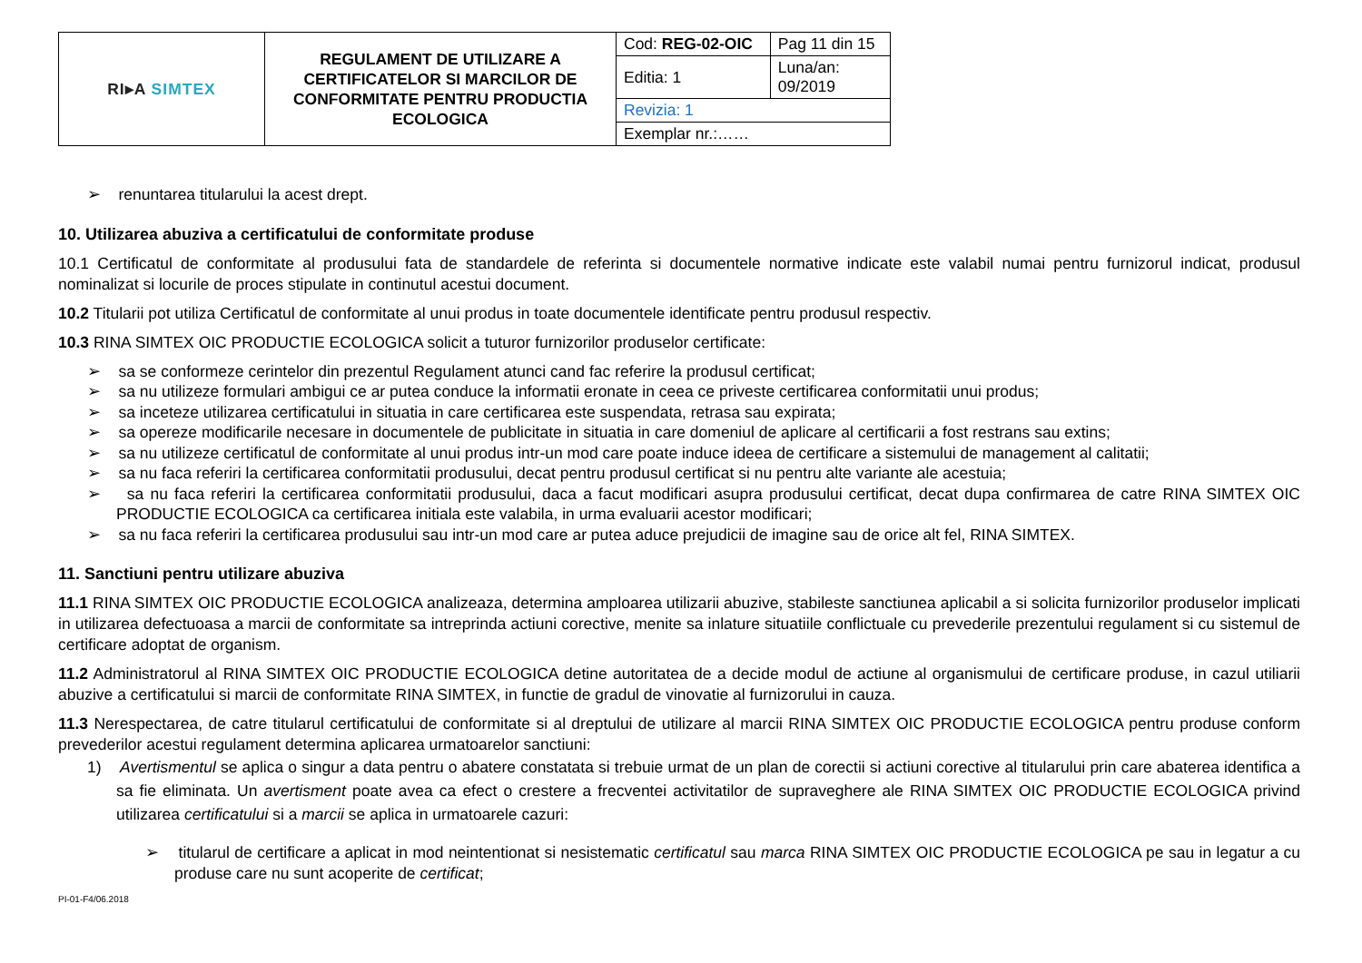| RI▸A SIMTEX | REGULAMENT DE UTILIZARE A CERTIFICATELOR SI MARCILOR DE CONFORMITATE PENTRU PRODUCTIA ECOLOGICA | Cod: REG-02-OIC | Pag 11 din 15 |
| | | Editia: 1 | Luna/an: 09/2019 |
| | | Revizia: 1 | |
| | | Exemplar nr.:…… | |
➢ renuntarea titularului la acest drept.
10. Utilizarea abuziva a certificatului de conformitate produse
10.1 Certificatul de conformitate al produsului fata de standardele de referinta si documentele normative indicate este valabil numai pentru furnizorul indicat, produsul nominalizat si locurile de proces stipulate in continutul acestui document.
10.2 Titularii pot utiliza Certificatul de conformitate al unui produs in toate documentele identificate pentru produsul respectiv.
10.3 RINA SIMTEX OIC PRODUCTIE ECOLOGICA solicit a tuturor furnizorilor produselor certificate:
➢ sa se conformeze cerintelor din prezentul Regulament atunci cand fac referire la produsul certificat;
➢ sa nu utilizeze formulari ambigui ce ar putea conduce la informatii eronate in ceea ce priveste certificarea conformitatii unui produs;
➢ sa inceteze utilizarea certificatului in situatia in care certificarea este suspendata, retrasa sau expirata;
➢ sa opereze modificarile necesare in documentele de publicitate in situatia in care domeniul de aplicare al certificarii a fost restrans sau extins;
➢ sa nu utilizeze certificatul de conformitate al unui produs intr-un mod care poate induce ideea de certificare a sistemului de management al calitatii;
➢ sa nu faca referiri la certificarea conformitatii produsului, decat pentru produsul certificat si nu pentru alte variante ale acestuia;
➢ sa nu faca referiri la certificarea conformitatii produsului, daca a facut modificari asupra produsului certificat, decat dupa confirmarea de catre RINA SIMTEX OIC PRODUCTIE ECOLOGICA ca certificarea initiala este valabila, in urma evaluarii acestor modificari;
➢ sa nu faca referiri la certificarea produsului sau intr-un mod care ar putea aduce prejudicii de imagine sau de orice alt fel, RINA SIMTEX.
11. Sanctiuni pentru utilizare abuziva
11.1 RINA SIMTEX OIC PRODUCTIE ECOLOGICA analizeaza, determina amploarea utilizarii abuzive, stabileste sanctiunea aplicabil a si solicita furnizorilor produselor implicati in utilizarea defectuoasa a marcii de conformitate sa intreprinda actiuni corective, menite sa inlature situatiile conflictuale cu prevederile prezentului regulament si cu sistemul de certificare adoptat de organism.
11.2 Administratorul al RINA SIMTEX OIC PRODUCTIE ECOLOGICA detine autoritatea de a decide modul de actiune al organismului de certificare produse, in cazul utiliarii abuzive a certificatului si marcii de conformitate RINA SIMTEX, in functie de gradul de vinovatie al furnizorului in cauza.
11.3 Nerespectarea, de catre titularul certificatului de conformitate si al dreptului de utilizare al marcii RINA SIMTEX OIC PRODUCTIE ECOLOGICA pentru produse conform prevederilor acestui regulament determina aplicarea urmatoarelor sanctiuni:
1) Avertismentul se aplica o singur a data pentru o abatere constatata si trebuie urmat de un plan de corectii si actiuni corective al titularului prin care abaterea identifica a sa fie eliminata. Un avertisment poate avea ca efect o crestere a frecventei activitatilor de supraveghere ale RINA SIMTEX OIC PRODUCTIE ECOLOGICA privind utilizarea certificatului si a marcii se aplica in urmatoarele cazuri:
➢ titularul de certificare a aplicat in mod neintentionat si nesistematic certificatul sau marca RINA SIMTEX OIC PRODUCTIE ECOLOGICA pe sau in legatur a cu produse care nu sunt acoperite de certificat;
PI-01-F4/06.2018